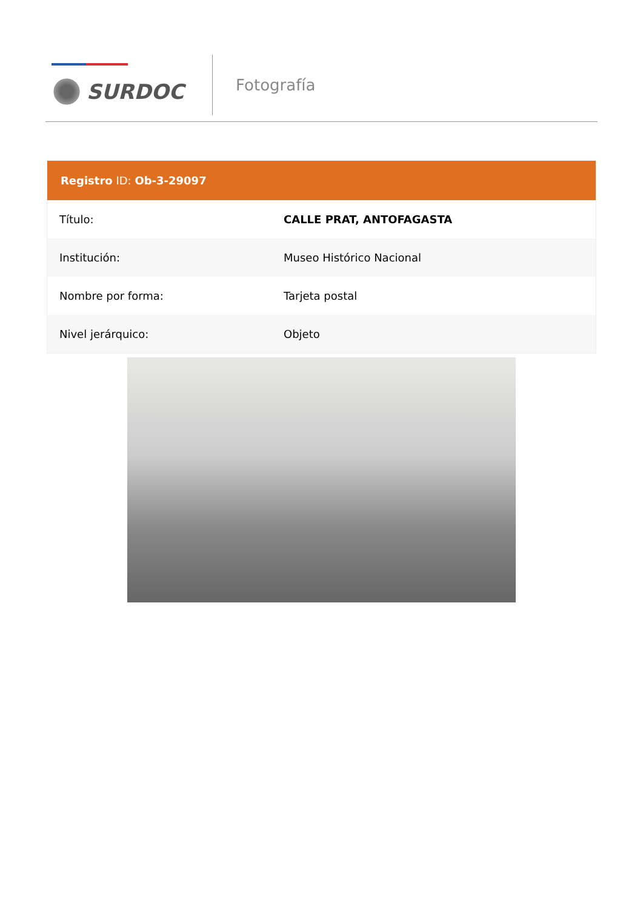SURDOC
Fotografía
Registro ID: Ob-3-29097
| Título: | CALLE PRAT, ANTOFAGASTA |
| Institución: | Museo Histórico Nacional |
| Nombre por forma: | Tarjeta postal |
| Nivel jerárquico: | Objeto |